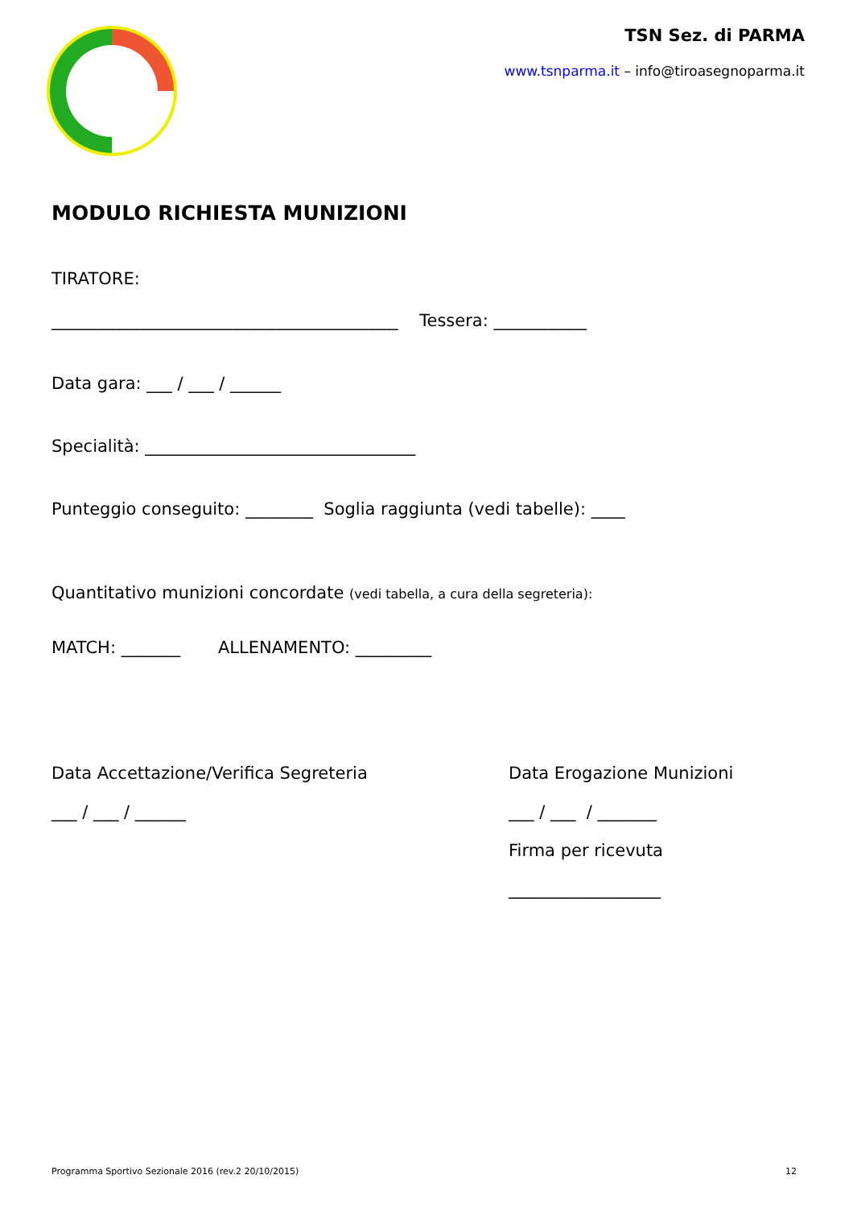TSN Sez. di PARMA
www.tsnparma.it – info@tiroasegnoparma.it
MODULO RICHIESTA MUNIZIONI
TIRATORE:
_________________________________________ Tessera: ___________
Data gara: ___ / ___ / ______
Specialità: ________________________________
Punteggio conseguito: ________ Soglia raggiunta (vedi tabelle): ____
Quantitativo munizioni concordate (vedi tabella, a cura della segreteria):
MATCH: _______ ALLENAMENTO: _________
Data Accettazione/Verifica Segreteria
___ / ___ / ______
Data Erogazione Munizioni
___ / ___ / _______
Firma per ricevuta
__________________
Programma Sportivo Sezionale 2016 (rev.2 20/10/2015) 12